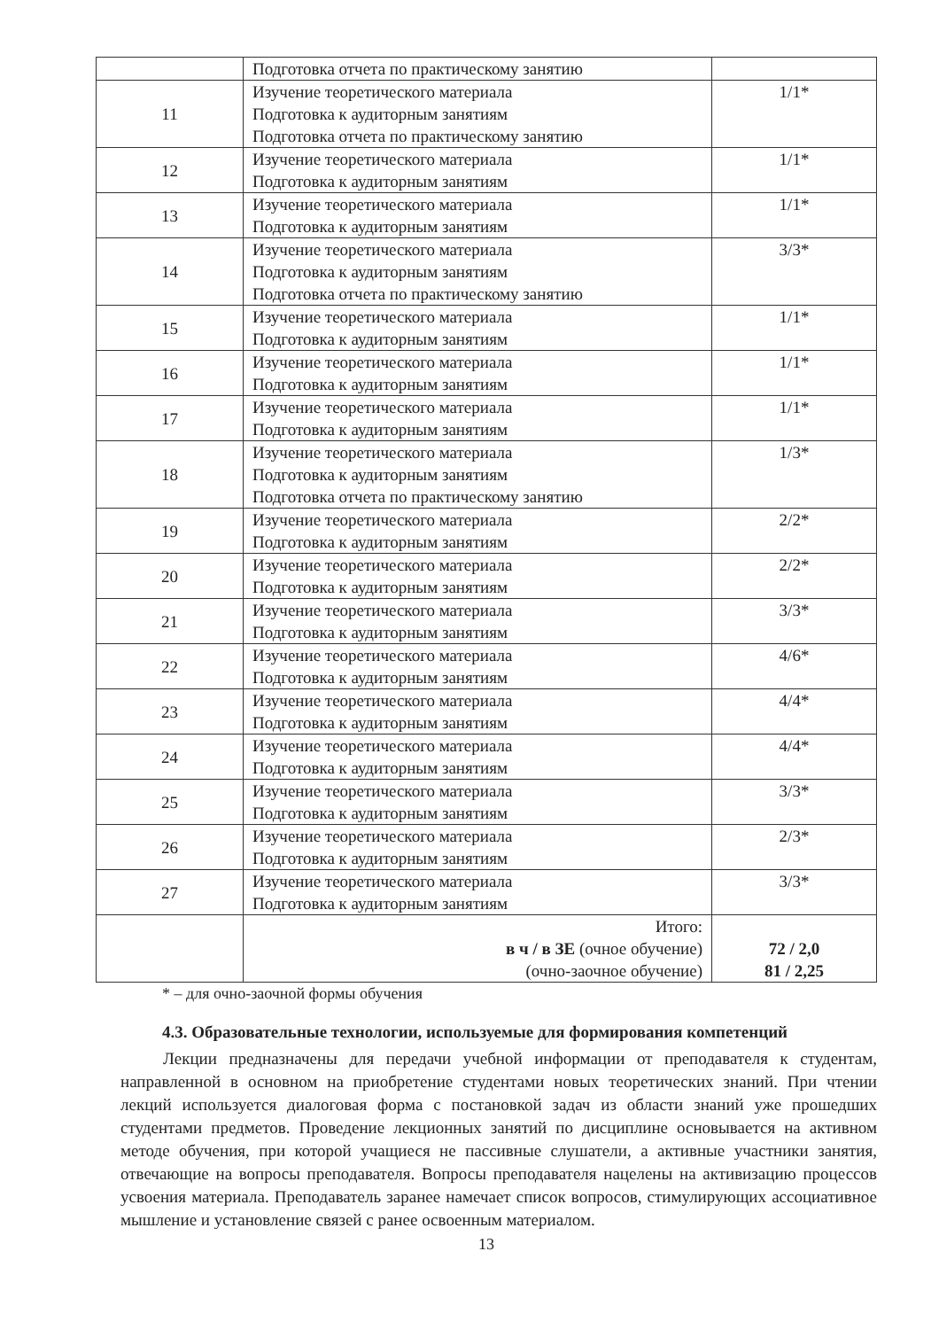| | Подготовка отчета по практическому занятию | |
| 11 | Изучение теоретического материала Подготовка к аудиторным занятиям Подготовка отчета по практическому занятию | 1/1* |
| 12 | Изучение теоретического материала Подготовка к аудиторным занятиям | 1/1* |
| 13 | Изучение теоретического материала Подготовка к аудиторным занятиям | 1/1* |
| 14 | Изучение теоретического материала Подготовка к аудиторным занятиям Подготовка отчета по практическому занятию | 3/3* |
| 15 | Изучение теоретического материала Подготовка к аудиторным занятиям | 1/1* |
| 16 | Изучение теоретического материала Подготовка к аудиторным занятиям | 1/1* |
| 17 | Изучение теоретического материала Подготовка к аудиторным занятиям | 1/1* |
| 18 | Изучение теоретического материала Подготовка к аудиторным занятиям Подготовка отчета по практическому занятию | 1/3* |
| 19 | Изучение теоретического материала Подготовка к аудиторным занятиям | 2/2* |
| 20 | Изучение теоретического материала Подготовка к аудиторным занятиям | 2/2* |
| 21 | Изучение теоретического материала Подготовка к аудиторным занятиям | 3/3* |
| 22 | Изучение теоретического материала Подготовка к аудиторным занятиям | 4/6* |
| 23 | Изучение теоретического материала Подготовка к аудиторным занятиям | 4/4* |
| 24 | Изучение теоретического материала Подготовка к аудиторным занятиям | 4/4* |
| 25 | Изучение теоретического материала Подготовка к аудиторным занятиям | 3/3* |
| 26 | Изучение теоретического материала Подготовка к аудиторным занятиям | 2/3* |
| 27 | Изучение теоретического материала Подготовка к аудиторным занятиям | 3/3* |
| | Итого: в ч / в ЗЕ (очное обучение) (очно-заочное обучение) | 72 / 2,0 81 / 2,25 |
* – для очно-заочной формы обучения
4.3. Образовательные технологии, используемые для формирования компетенций
Лекции предназначены для передачи учебной информации от преподавателя к студентам, направленной в основном на приобретение студентами новых теоретических знаний. При чтении лекций используется диалоговая форма с постановкой задач из области знаний уже прошедших студентами предметов. Проведение лекционных занятий по дисциплине основывается на активном методе обучения, при которой учащиеся не пассивные слушатели, а активные участники занятия, отвечающие на вопросы преподавателя. Вопросы преподавателя нацелены на активизацию процессов усвоения материала. Преподаватель заранее намечает список вопросов, стимулирующих ассоциативное мышление и установление связей с ранее освоенным материалом.
13